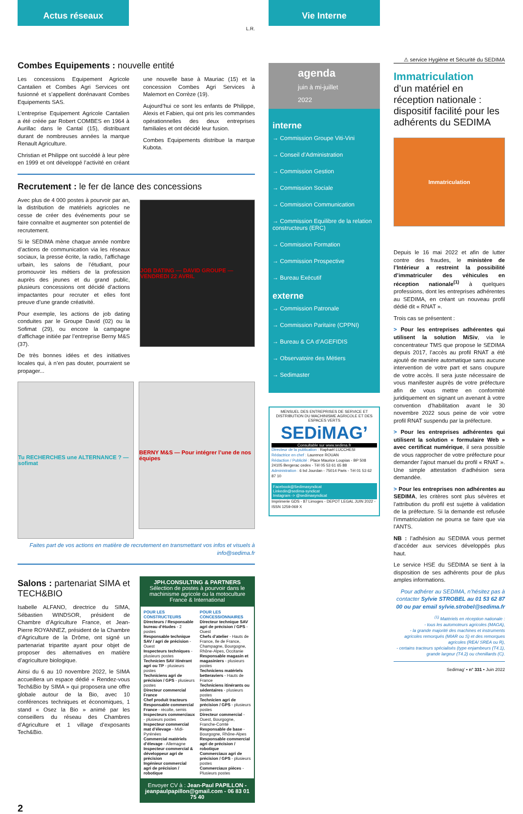Actus réseaux
L.R.
Combes Equipements : nouvelle entité
Les concessions Equipement Agricole Cantalien et Combes Agri Services ont fusionné et s’appellent dorénavant Combes Equipements SAS.
L’entreprise Equipement Agricole Cantalien a été créée par Robert COMBES en 1964 à Aurillac dans le Cantal (15), distribuant durant de nombreuses années la marque Renault Agriculture.
Christian et Philippe ont succédé à leur père en 1999 et ont développé l’activité en créant une nouvelle base à Mauriac (15) et la concession Combes Agri Services à Malemort en Corrèze (19).
Aujourd’hui ce sont les enfants de Philippe, Alexis et Fabien, qui ont pris les commandes opérationnelles des deux entreprises familiales et ont décidé leur fusion.
Combes Equipements distribue la marque Kubota.
Recrutement : le fer de lance des concessions
Avec plus de 4 000 postes à pourvoir par an, la distribution de matériels agricoles ne cesse de créer des événements pour se faire connaître et augmenter son potentiel de recrutement.
Si le SEDIMA mène chaque année nombre d’actions de communication via les réseaux sociaux, la presse écrite, la radio, l’affichage urbain, les salons de l’étudiant, pour promouvoir les métiers de la profession auprès des jeunes et du grand public, plusieurs concessions ont décidé d’actions impactantes pour recruter et elles font preuve d’une grande créativité.
Pour exemple, les actions de job dating conduites par le Groupe David (02) ou la Sofimat (29), ou encore la campagne d’affichage initiée par l’entreprise Berny M&S (37).
De très bonnes idées et des initiatives locales qui, à n’en pas douter, pourraient se propager...
JOB DATING — DAVID GROUPE — VENDREDI 22 AVRIL
Tu RECHERCHES une ALTERNANCE ? — sofimat
BERNY M&S — Pour intégrer l’une de nos équipes
Faites part de vos actions en matière de recrutement en transmettant vos infos et visuels à info@sedima.fr
Salons : partenariat SIMA et TECH&BIO
Isabelle ALFANO, directrice du SIMA, Sébastien WINDSOR, président de Chambre d’Agriculture France, et Jean-Pierre ROYANNEZ, président de la Chambre d’Agriculture de la Drôme, ont signé un partenariat tripartite ayant pour objet de proposer des alternatives en matière d’agriculture biologique.
Ainsi du 6 au 10 novembre 2022, le SIMA accueillera un espace dédié « Rendez-vous Tech&Bio by SIMA » qui proposera une offre globale autour de la Bio, avec 10 conférences techniques et économiques, 1 stand « Osez la Bio » animé par les conseillers du réseau des Chambres d’Agriculture et 1 village d’exposants Tech&Bio.
JPH.CONSULTING & PARTNERS
Sélection de postes à pourvoir dans le machinisme agricole ou la motoculture
France & International
POUR LES CONSTRUCTEURS
Directeurs / Responsable bureau d’études - 2 postes
Responsable technique SAV / agri de précision - Ouest
Inspecteurs techniques - plusieurs postes
Technicien SAV itinérant agri ou TP - plusieurs postes
Techniciens agri de précision / GPS - plusieurs postes
Directeur commercial France
Chef produit tracteurs
Responsable commercial France - récolte, semis
Inspecteurs commerciaux - plusieurs postes
Inspecteur commercial mat d’élevage - Midi-Pyrénées
Commercial matériels d’élevage - Allemagne
Inspecteur commercial & développeur agri de précision
Ingénieur commercial agri de précision / robotique
POUR LES CONCESSIONNAIRES
Directeur technique SAV agri de précision / GPS - Ouest
Chefs d’atelier - Hauts de France, Ile de France, Champagne, Bourgogne, Rhône-Alpes, Occitanie
Responsable magasin et magasiniers - plusieurs postes
Techniciens matériels betteraviers - Hauts de France
Techniciens itinérants ou sédentaires - plusieurs postes
Technicien agri de précision / GPS - plusieurs postes
Directeur commercial - Ouest, Bourgogne, Franche-Comté
Responsable de base - Bourgogne, Rhône-Alpes
Responsable commercial agri de précision / robotique
Commerciaux agri de précision / GPS - plusieurs postes
Commerciaux pièces - Plusieurs postes
Envoyer CV à : Jean-Paul PAPILLON - jeanpaulpapillon@gmail.com - 06 83 01 75 40
2
Vie Interne
agenda
juin à mi-juillet 2022
interne
→ Commission Groupe Viti-Vini
→ Conseil d’Administration
→ Commission Gestion
→ Commission Sociale
→ Commission Communication
→ Commission Equilibre de la relation constructeurs (ERC)
→ Commission Formation
→ Commission Prospective
→ Bureau Exécutif
externe
→ Commission Patronale
→ Commission Paritaire (CPPNI)
→ Bureau & CA d’AGEFIDIS
→ Observatoire des Métiers
→ Sedimaster
MENSUEL DES ENTREPRISES DE SERVICE ET DISTRIBUTION DU MACHINISME AGRICOLE ET DES ESPACES VERTS
SEDiMAG’
Consultable sur www.sedima.fr
Directeur de la publication : Raphaël LUCCHESI
Rédactrice en chef : Laurence ROUAN
Rédaction / Publicité : Place Maurice Loupias - BP 508 24105 Bergerac cedex - Tél 05 53 61 65 88
Administration : 6 bd Jourdan - 75014 Paris - Tél 01 53 62 87 10
Facebook@Sedimasyndicat
Linkedin@sedima-syndicat
Instagram -> @sedimasyndicat
Imprimerie GDS - 87 Limoges - DEPOT LEGAL JUIN 2022 - ISSN 1259-069 X
⚠ service Hygiène et Sécurité du SEDIMA
Immatriculation
d’un matériel en réception nationale : dispositif facilité pour les adhérents du SEDIMA
Immatriculation
Depuis le 16 mai 2022 et afin de lutter contre des fraudes, le ministère de l’Intérieur a restreint la possibilité d’immatriculer des véhicules en réception nationale<sup>(1)</sup> à quelques professions, dont les entreprises adhérentes au SEDIMA, en créant un nouveau profil dédié dit « RNAT ».
Trois cas se présentent :
> Pour les entreprises adhérentes qui utilisent la solution MiSiv, via le concentrateur TMS que propose le SEDIMA depuis 2017, l’accès au profil RNAT a été ajouté de manière automatique sans aucune intervention de votre part et sans coupure de votre accès. Il sera juste nécessaire de vous manifester auprès de votre préfecture afin de vous mettre en conformité juridiquement en signant un avenant à votre convention d’habilitation avant le 30 novembre 2022 sous peine de voir votre profil RNAT suspendu par la préfecture.
> Pour les entreprises adhérentes qui utilisent la solution « formulaire Web » avec certificat numérique, il sera possible de vous rapprocher de votre préfecture pour demander l’ajout manuel du profil « RNAT ». Une simple attestation d’adhésion sera demandée.
> Pour les entreprises non adhérentes au SEDIMA, les critères sont plus sévères et l’attribution du profil est sujette à validation de la préfecture. Si la demande est refusée l’immatriculation ne pourra se faire que via l’ANTS.
NB : l’adhésion au SEDIMA vous permet d’accéder aux services développés plus haut.
Le service HSE du SEDIMA se tient à la disposition de ses adhérents pour de plus amples informations.
Pour adhérer au SEDIMA, n’hésitez pas à contacter Sylvie STROBEL au 01 53 62 87 00 ou par email sylvie.strobel@sedima.fr
<sup>(1)</sup> Matériels en réception nationale :
- tous les automoteurs agricoles (MAGA),
- la grande majorité des machines et instruments agricoles remorqués (MIAR ou S) et des remorques agricoles (REA/ SREA ou R),
- certains tracteurs spécialisés (type enjambeurs (T4.1), grande largeur (T4.2) ou chenillards (C).
Sedimag’ • n° 331 • Juin 2022